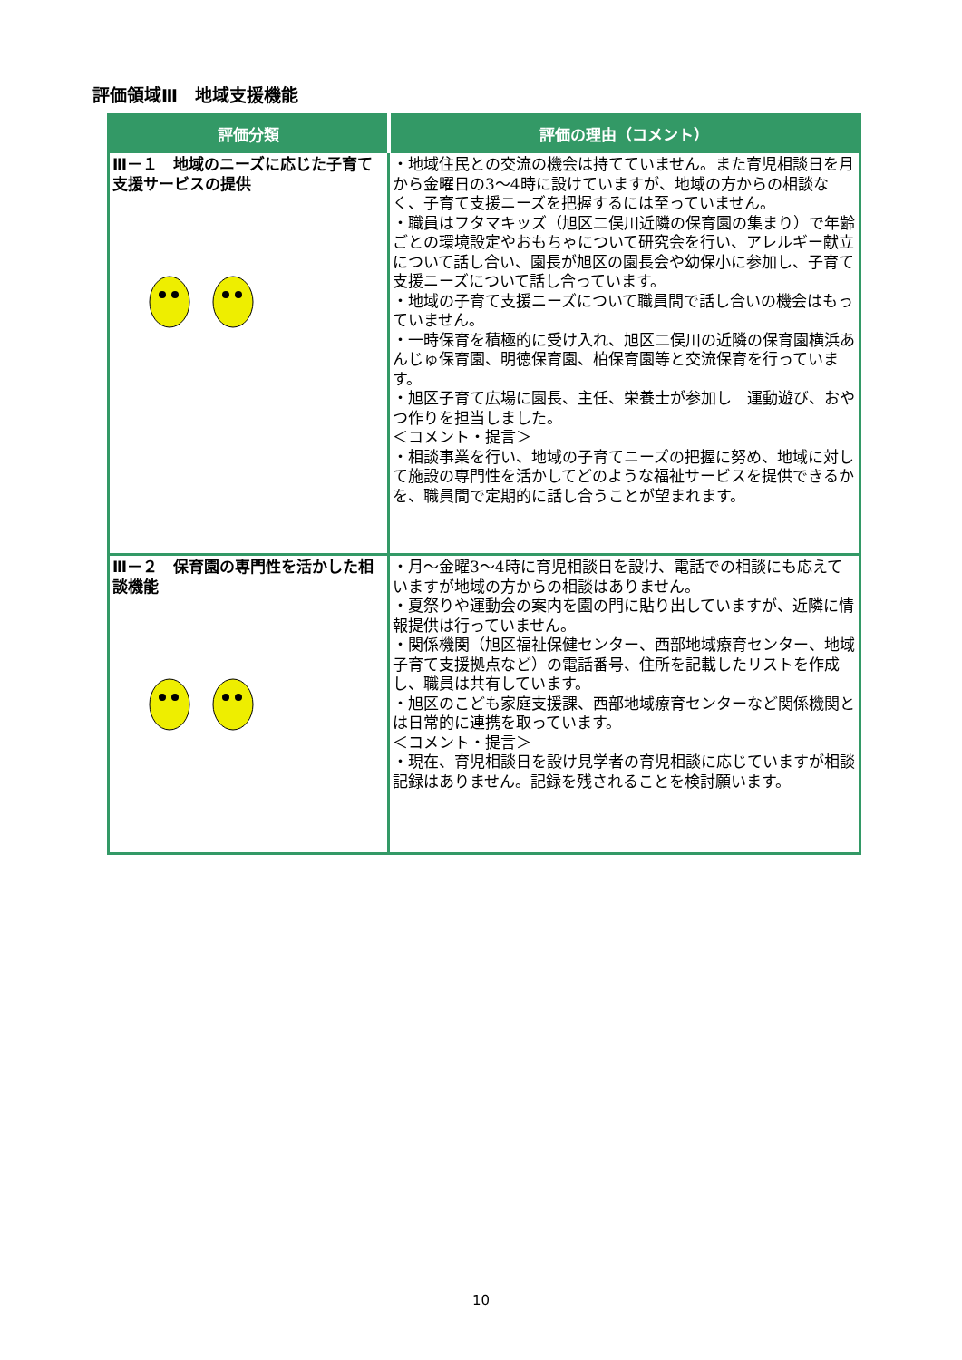評価領域Ⅲ　地域支援機能
| 評価分類 | 評価の理由（コメント） |
| --- | --- |
| Ⅲ－１ 地域のニーズに応じた子育て支援サービスの提供 | ・地域住民との交流の機会は持てていません。また育児相談日を月から金曜日の3～4時に設けていますが、地域の方からの相談なく、子育て支援ニーズを把握するには至っていません。 ・職員はフタマキッズ（旭区二俣川近隣の保育園の集まり）で年齢ごとの環境設定やおもちゃについて研究会を行い、アレルギー献立について話し合い、園長が旭区の園長会や幼保小に参加し、子育て支援ニーズについて話し合っています。 ・地域の子育て支援ニーズについて職員間で話し合いの機会はもっていません。 ・一時保育を積極的に受け入れ、旭区二俣川の近隣の保育園横浜あんじゅ保育園、明徳保育園、柏保育園等と交流保育を行っています。 ・旭区子育て広場に園長、主任、栄養士が参加し 運動遊び、おやつ作りを担当しました。 ＜コメント・提言＞ ・相談事業を行い、地域の子育てニーズの把握に努め、地域に対して施設の専門性を活かしてどのような福祉サービスを提供できるかを、職員間で定期的に話し合うことが望まれます。 |
| Ⅲ－２ 保育園の専門性を活かした相談機能 | ・月～金曜3～4時に育児相談日を設け、電話での相談にも応えていますが地域の方からの相談はありません。 ・夏祭りや運動会の案内を園の門に貼り出していますが、近隣に情報提供は行っていません。 ・関係機関（旭区福祉保健センター、西部地域療育センター、地域子育て支援拠点など）の電話番号、住所を記載したリストを作成し、職員は共有しています。 ・旭区のこども家庭支援課、西部地域療育センターなど関係機関とは日常的に連携を取っています。 ＜コメント・提言＞ ・現在、育児相談日を設け見学者の育児相談に応じていますが相談記録はありません。記録を残されることを検討願います。 |
10